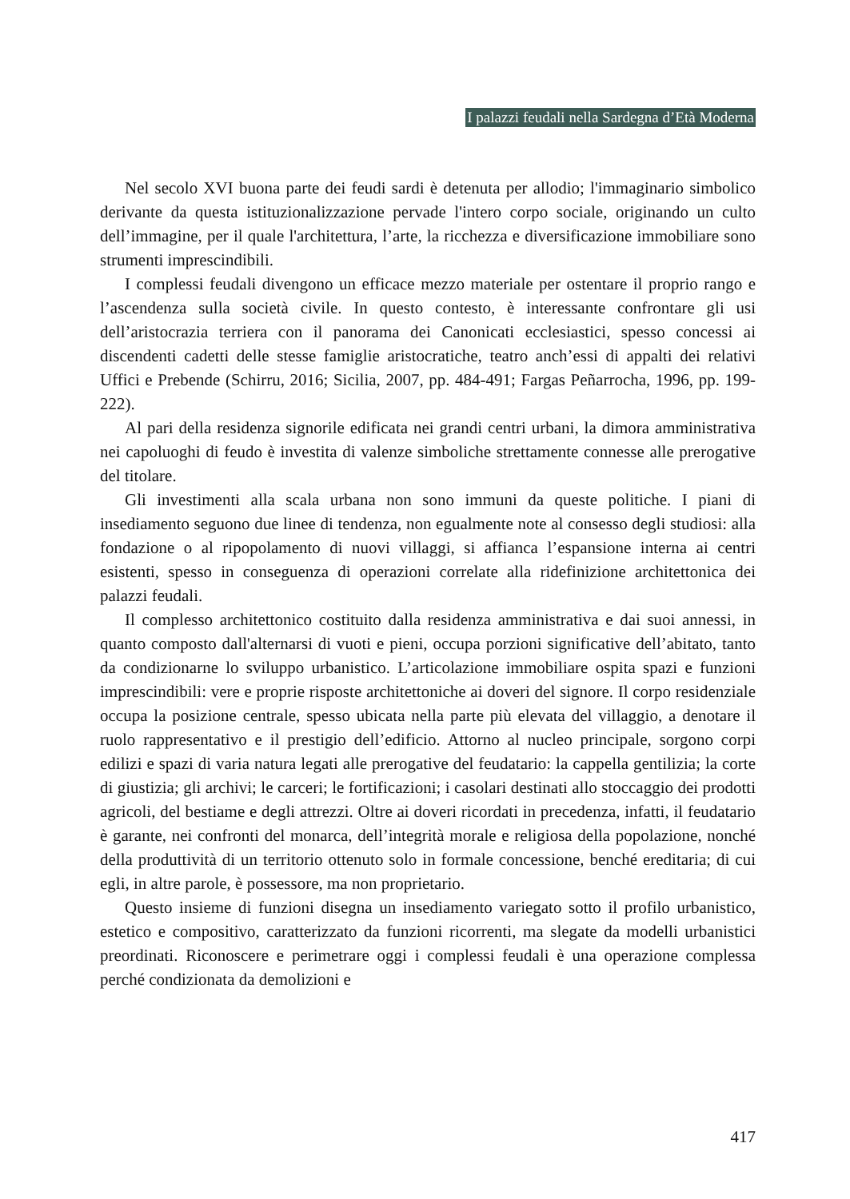I palazzi feudali nella Sardegna d’Età Moderna
Nel secolo XVI buona parte dei feudi sardi è detenuta per allodio; l'immaginario simbolico derivante da questa istituzionalizzazione pervade l'intero corpo sociale, originando un culto dell’immagine, per il quale l'architettura, l’arte, la ricchezza e diversificazione immobiliare sono strumenti imprescindibili.
I complessi feudali divengono un efficace mezzo materiale per ostentare il proprio rango e l’ascendenza sulla società civile. In questo contesto, è interessante confrontare gli usi dell’aristocrazia terriera con il panorama dei Canonicati ecclesiastici, spesso concessi ai discendenti cadetti delle stesse famiglie aristocratiche, teatro anch’essi di appalti dei relativi Uffici e Prebende (Schirru, 2016; Sicilia, 2007, pp. 484-491; Fargas Peñarrocha, 1996, pp. 199-222).
Al pari della residenza signorile edificata nei grandi centri urbani, la dimora amministrativa nei capoluoghi di feudo è investita di valenze simboliche strettamente connesse alle prerogative del titolare.
Gli investimenti alla scala urbana non sono immuni da queste politiche. I piani di insediamento seguono due linee di tendenza, non egualmente note al consesso degli studiosi: alla fondazione o al ripopolamento di nuovi villaggi, si affianca l’espansione interna ai centri esistenti, spesso in conseguenza di operazioni correlate alla ridefinizione architettonica dei palazzi feudali.
Il complesso architettonico costituito dalla residenza amministrativa e dai suoi annessi, in quanto composto dall'alternarsi di vuoti e pieni, occupa porzioni significative dell’abitato, tanto da condizionarne lo sviluppo urbanistico. L’articolazione immobiliare ospita spazi e funzioni imprescindibili: vere e proprie risposte architettoniche ai doveri del signore. Il corpo residenziale occupa la posizione centrale, spesso ubicata nella parte più elevata del villaggio, a denotare il ruolo rappresentativo e il prestigio dell’edificio. Attorno al nucleo principale, sorgono corpi edilizi e spazi di varia natura legati alle prerogative del feudatario: la cappella gentilizia; la corte di giustizia; gli archivi; le carceri; le fortificazioni; i casolari destinati allo stoccaggio dei prodotti agricoli, del bestiame e degli attrezzi. Oltre ai doveri ricordati in precedenza, infatti, il feudatario è garante, nei confronti del monarca, dell’integrità morale e religiosa della popolazione, nonché della produttività di un territorio ottenuto solo in formale concessione, benché ereditaria; di cui egli, in altre parole, è possessore, ma non proprietario.
Questo insieme di funzioni disegna un insediamento variegato sotto il profilo urbanistico, estetico e compositivo, caratterizzato da funzioni ricorrenti, ma slegate da modelli urbanistici preordinati. Riconoscere e perimetrare oggi i complessi feudali è una operazione complessa perché condizionata da demolizioni e
417